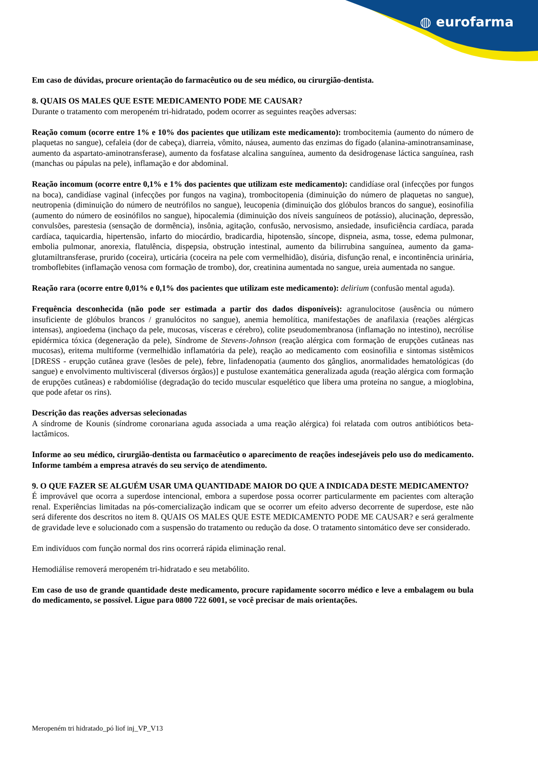◍ eurofarma
Em caso de dúvidas, procure orientação do farmacêutico ou de seu médico, ou cirurgião-dentista.
8. QUAIS OS MALES QUE ESTE MEDICAMENTO PODE ME CAUSAR?
Durante o tratamento com meropeném tri-hidratado, podem ocorrer as seguintes reações adversas:
Reação comum (ocorre entre 1% e 10% dos pacientes que utilizam este medicamento): trombocitemia (aumento do número de plaquetas no sangue), cefaleia (dor de cabeça), diarreia, vômito, náusea, aumento das enzimas do fígado (alanina-aminotransaminase, aumento da aspartato-aminotransferase), aumento da fosfatase alcalina sanguínea, aumento da desidrogenase láctica sanguínea, rash (manchas ou pápulas na pele), inflamação e dor abdominal.
Reação incomum (ocorre entre 0,1% e 1% dos pacientes que utilizam este medicamento): candidíase oral (infecções por fungos na boca), candidíase vaginal (infecções por fungos na vagina), trombocitopenia (diminuição do número de plaquetas no sangue), neutropenia (diminuição do número de neutrófilos no sangue), leucopenia (diminuição dos glóbulos brancos do sangue), eosinofilia (aumento do número de eosinófilos no sangue), hipocalemia (diminuição dos níveis sanguíneos de potássio), alucinação, depressão, convulsões, parestesia (sensação de dormência), insônia, agitação, confusão, nervosismo, ansiedade, insuficiência cardíaca, parada cardíaca, taquicardia, hipertensão, infarto do miocárdio, bradicardia, hipotensão, síncope, dispneia, asma, tosse, edema pulmonar, embolia pulmonar, anorexia, flatulência, dispepsia, obstrução intestinal, aumento da bilirrubina sanguínea, aumento da gama-glutamiltransferase, prurido (coceira), urticária (coceira na pele com vermelhidão), disúria, disfunção renal, e incontinência urinária, tromboflebites (inflamação venosa com formação de trombo), dor, creatinina aumentada no sangue, ureia aumentada no sangue.
Reação rara (ocorre entre 0,01% e 0,1% dos pacientes que utilizam este medicamento): delirium (confusão mental aguda).
Frequência desconhecida (não pode ser estimada a partir dos dados disponíveis): agranulocitose (ausência ou número insuficiente de glóbulos brancos / granulócitos no sangue), anemia hemolítica, manifestações de anafilaxia (reações alérgicas intensas), angioedema (inchaço da pele, mucosas, vísceras e cérebro), colite pseudomembranosa (inflamação no intestino), necrólise epidérmica tóxica (degeneração da pele), Síndrome de Stevens-Johnson (reação alérgica com formação de erupções cutâneas nas mucosas), eritema multiforme (vermelhidão inflamatória da pele), reação ao medicamento com eosinofilia e sintomas sistêmicos [DRESS - erupção cutânea grave (lesões de pele), febre, linfadenopatia (aumento dos gânglios, anormalidades hematológicas (do sangue) e envolvimento multivisceral (diversos órgãos)] e pustulose exantemática generalizada aguda (reação alérgica com formação de erupções cutâneas) e rabdomiólise (degradação do tecido muscular esquelético que libera uma proteína no sangue, a mioglobina, que pode afetar os rins).
Descrição das reações adversas selecionadas
A síndrome de Kounis (síndrome coronariana aguda associada a uma reação alérgica) foi relatada com outros antibióticos beta-lactâmicos.
Informe ao seu médico, cirurgião-dentista ou farmacêutico o aparecimento de reações indesejáveis pelo uso do medicamento. Informe também a empresa através do seu serviço de atendimento.
9. O QUE FAZER SE ALGUÉM USAR UMA QUANTIDADE MAIOR DO QUE A INDICADA DESTE MEDICAMENTO?
É improvável que ocorra a superdose intencional, embora a superdose possa ocorrer particularmente em pacientes com alteração renal. Experiências limitadas na pós-comercialização indicam que se ocorrer um efeito adverso decorrente de superdose, este não será diferente dos descritos no item 8. QUAIS OS MALES QUE ESTE MEDICAMENTO PODE ME CAUSAR? e será geralmente de gravidade leve e solucionado com a suspensão do tratamento ou redução da dose. O tratamento sintomático deve ser considerado.
Em indivíduos com função normal dos rins ocorrerá rápida eliminação renal.
Hemodiálise removerá meropeném tri-hidratado e seu metabólito.
Em caso de uso de grande quantidade deste medicamento, procure rapidamente socorro médico e leve a embalagem ou bula do medicamento, se possível. Ligue para 0800 722 6001, se você precisar de mais orientações.
Meropeném tri hidratado_pó liof inj_VP_V13